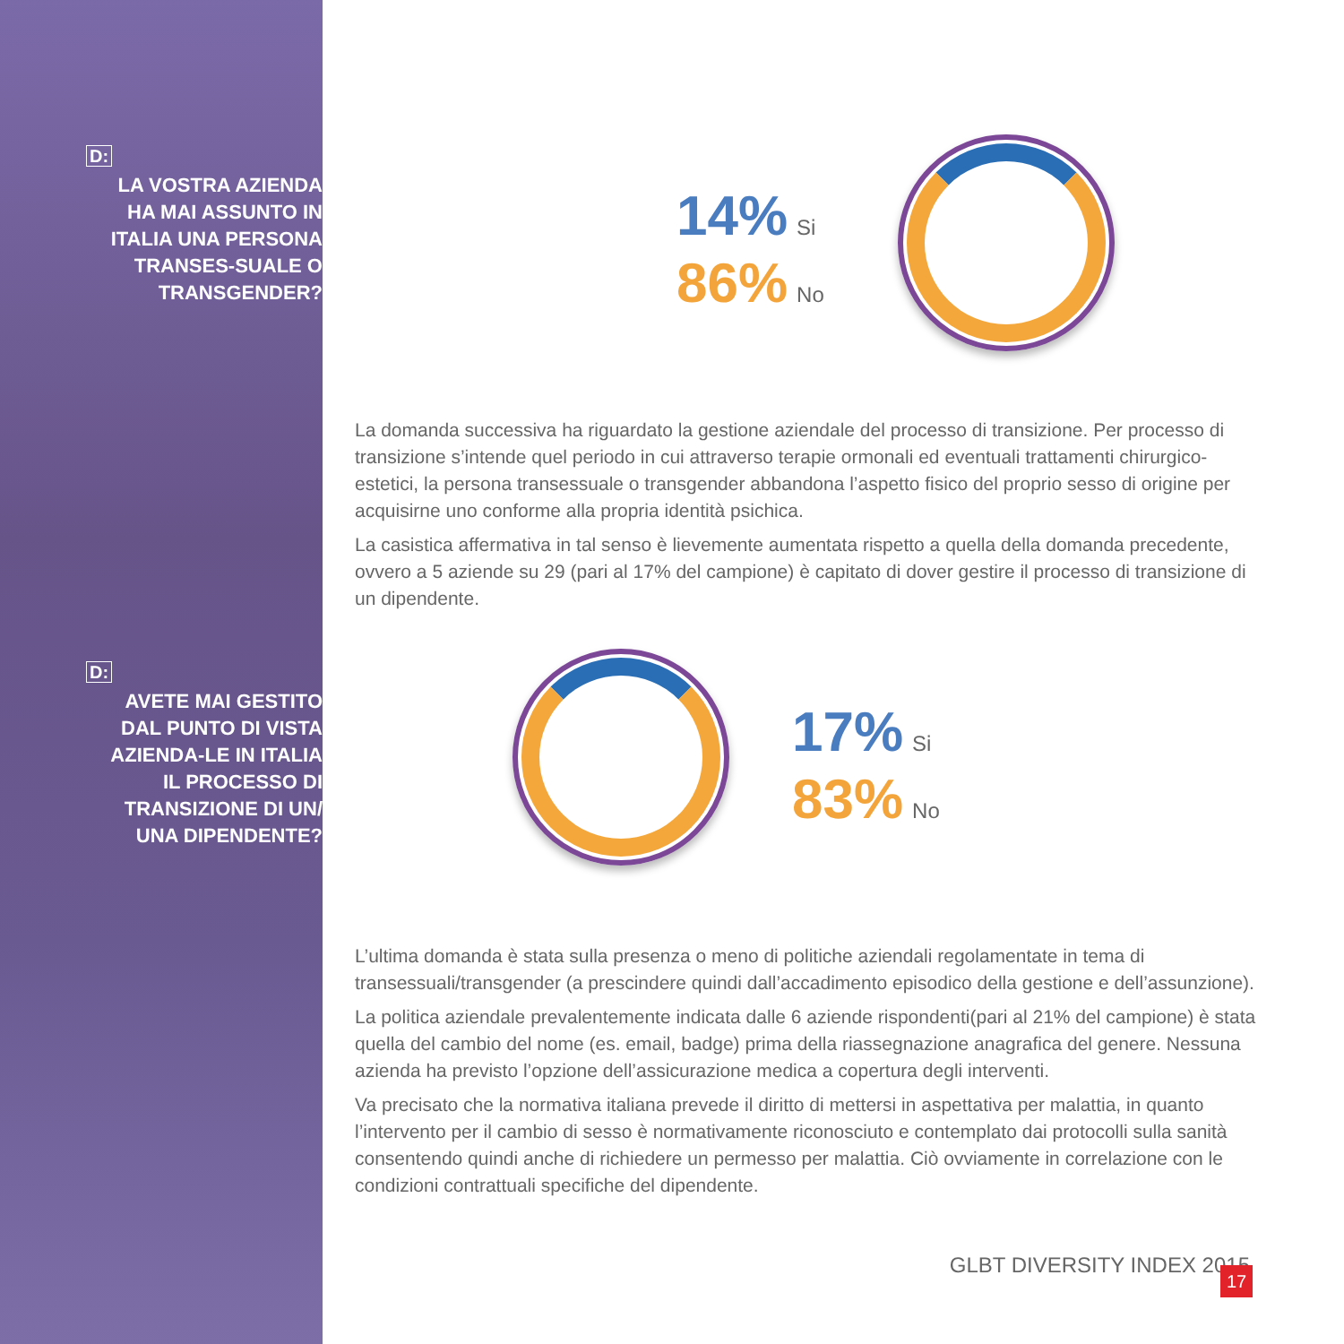D:
LA VOSTRA AZIENDA HA MAI ASSUNTO IN ITALIA UNA PERSONA TRANSES-SUALE O TRANSGENDER?
14% Si
86% No
La domanda successiva ha riguardato la gestione aziendale del processo di transizione. Per processo di transizione s’intende quel periodo in cui attraverso terapie ormonali ed eventuali trattamenti chirurgico-estetici, la persona transessuale o transgender abbandona l’aspetto fisico del proprio sesso di origine per acquisirne uno conforme alla propria identità psichica.
La casistica affermativa in tal senso è lievemente aumentata rispetto a quella della domanda precedente, ovvero a 5 aziende su 29 (pari al 17% del campione) è capitato di dover gestire il processo di transizione di un dipendente.
D:
AVETE MAI GESTITO DAL PUNTO DI VISTA AZIENDA-LE IN ITALIA IL PROCESSO DI TRANSIZIONE DI UN/ UNA DIPENDENTE?
17% Si
83% No
L’ultima domanda è stata sulla presenza o meno di politiche aziendali regolamentate in tema di transessuali/transgender (a prescindere quindi dall’accadimento episodico della gestione e dell’assunzione).
La politica aziendale prevalentemente indicata dalle 6 aziende rispondenti(pari al 21% del campione) è stata quella del cambio del nome (es. email, badge) prima della riassegnazione anagrafica del genere. Nessuna azienda ha previsto l’opzione dell’assicurazione medica a copertura degli interventi.
Va precisato che la normativa italiana prevede il diritto di mettersi in aspettativa per malattia, in quanto l’intervento per il cambio di sesso è normativamente riconosciuto e contemplato dai protocolli sulla sanità consentendo quindi anche di richiedere un permesso per malattia. Ciò ovviamente in correlazione con le condizioni contrattuali specifiche del dipendente.
GLBT DIVERSITY INDEX 2015 17